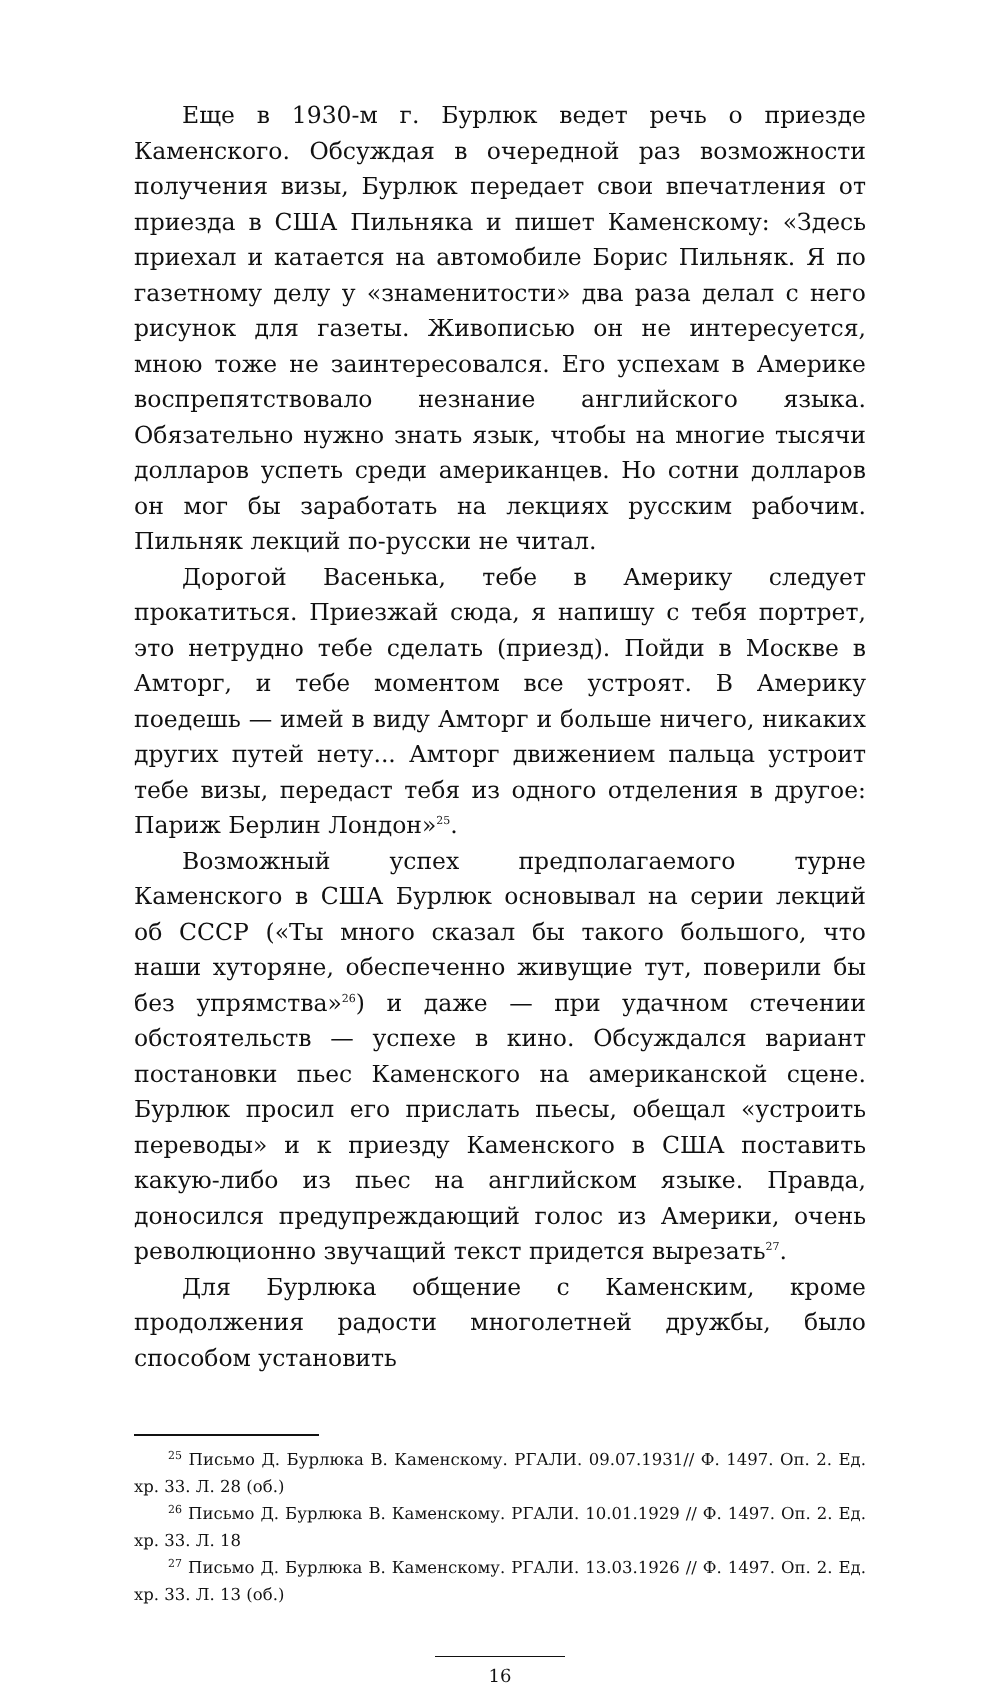Еще в 1930-м г. Бурлюк ведет речь о приезде Каменского. Обсуждая в очередной раз возможности получения визы, Бурлюк передает свои впечатления от приезда в США Пильняка и пишет Каменскому: «Здесь приехал и катается на автомобиле Борис Пильняк. Я по газетному делу у «знаменитости» два раза делал с него рисунок для газеты. Живописью он не интересуется, мною тоже не заинтересовался. Его успехам в Америке воспрепятствовало незнание английского языка. Обязательно нужно знать язык, чтобы на многие тысячи долларов успеть среди американцев. Но сотни долларов он мог бы заработать на лекциях русским рабочим. Пильняк лекций по-русски не читал.
Дорогой Васенька, тебе в Америку следует прокатиться. Приезжай сюда, я напишу с тебя портрет, это нетрудно тебе сделать (приезд). Пойди в Москве в Амторг, и тебе моментом все устроят. В Америку поедешь — имей в виду Амторг и больше ничего, никаких других путей нету... Амторг движением пальца устроит тебе визы, передаст тебя из одного отделения в другое: Париж Берлин Лондон»<sup>25</sup>.
Возможный успех предполагаемого турне Каменского в США Бурлюк основывал на серии лекций об СССР («Ты много сказал бы такого большого, что наши хуторяне, обеспеченно живущие тут, поверили бы без упрямства»<sup>26</sup>) и даже — при удачном стечении обстоятельств — успехе в кино. Обсуждался вариант постановки пьес Каменского на американской сцене. Бурлюк просил его прислать пьесы, обещал «устроить переводы» и к приезду Каменского в США поставить какую-либо из пьес на английском языке. Правда, доносился предупреждающий голос из Америки, очень революционно звучащий текст придется вырезать<sup>27</sup>.
Для Бурлюка общение с Каменским, кроме продолжения радости многолетней дружбы, было способом установить
<sup>25</sup> Письмо Д. Бурлюка В. Каменскому. РГАЛИ. 09.07.1931// Ф. 1497. Оп. 2. Ед. хр. 33. Л. 28 (об.)
<sup>26</sup> Письмо Д. Бурлюка В. Каменскому. РГАЛИ. 10.01.1929 // Ф. 1497. Оп. 2. Ед. хр. 33. Л. 18
<sup>27</sup> Письмо Д. Бурлюка В. Каменскому. РГАЛИ. 13.03.1926 // Ф. 1497. Оп. 2. Ед. хр. 33. Л. 13 (об.)
16